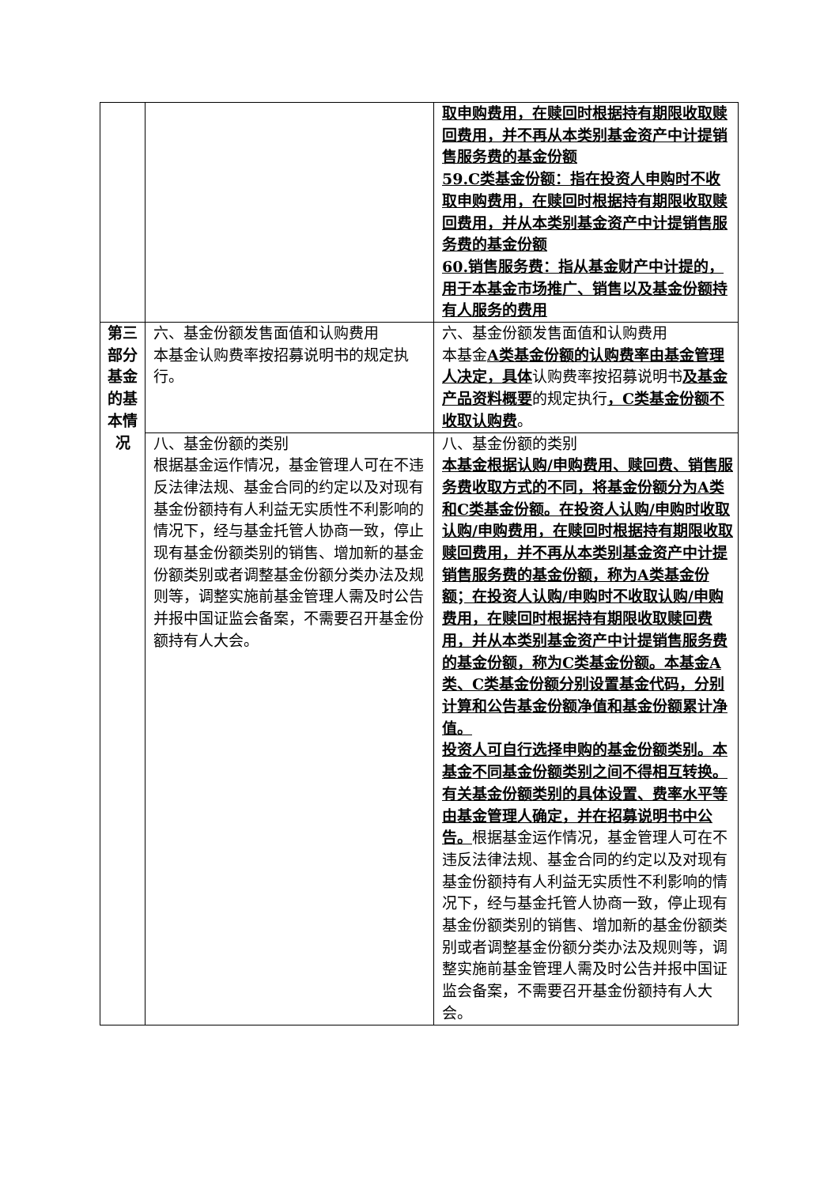| | | 取申购费用，在赎回时根据持有期限收取赎回费用，并不再从本类别基金资产中计提销售服务费的基金份额 59.C类基金份额：指在投资人申购时不收取申购费用，在赎回时根据持有期限收取赎回费用，并从本类别基金资产中计提销售服务费的基金份额 60.销售服务费：指从基金财产中计提的，用于本基金市场推广、销售以及基金份额持有人服务的费用 |
| 第三部分基金的基本情况 | 六、基金份额发售面值和认购费用 本基金认购费率按招募说明书的规定执行。 | 六、基金份额发售面值和认购费用 本基金 A类基金份额的认购费率由基金管理人决定，具体 认购费率按招募说明书 及基金产品资料概要 的规定执行 ，C类基金份额不收取认购费 。 |
| | 八、基金份额的类别 根据基金运作情况，基金管理人可在不违反法律法规、基金合同的约定以及对现有基金份额持有人利益无实质性不利影响的情况下，经与基金托管人协商一致，停止现有基金份额类别的销售、增加新的基金份额类别或者调整基金份额分类办法及规则等，调整实施前基金管理人需及时公告并报中国证监会备案，不需要召开基金份额持有人大会。 | 八、基金份额的类别 本基金根据认购/申购费用、赎回费、销售服务费收取方式的不同，将基金份额分为A类和C类基金份额。在投资人认购/申购时收取认购/申购费用，在赎回时根据持有期限收取赎回费用，并不再从本类别基金资产中计提销售服务费的基金份额，称为A类基金份额；在投资人认购/申购时不收取认购/申购费用，在赎回时根据持有期限收取赎回费用，并从本类别基金资产中计提销售服务费的基金份额，称为C类基金份额。本基金A类、C类基金份额分别设置基金代码，分别计算和公告基金份额净值和基金份额累计净值。 投资人可自行选择申购的基金份额类别。本基金不同基金份额类别之间不得相互转换。有关基金份额类别的具体设置、费率水平等由基金管理人确定，并在招募说明书中公告。 根据基金运作情况，基金管理人可在不违反法律法规、基金合同的约定以及对现有基金份额持有人利益无实质性不利影响的情况下，经与基金托管人协商一致，停止现有基金份额类别的销售、增加新的基金份额类别或者调整基金份额分类办法及规则等，调整实施前基金管理人需及时公告并报中国证监会备案，不需要召开基金份额持有人大会。 |